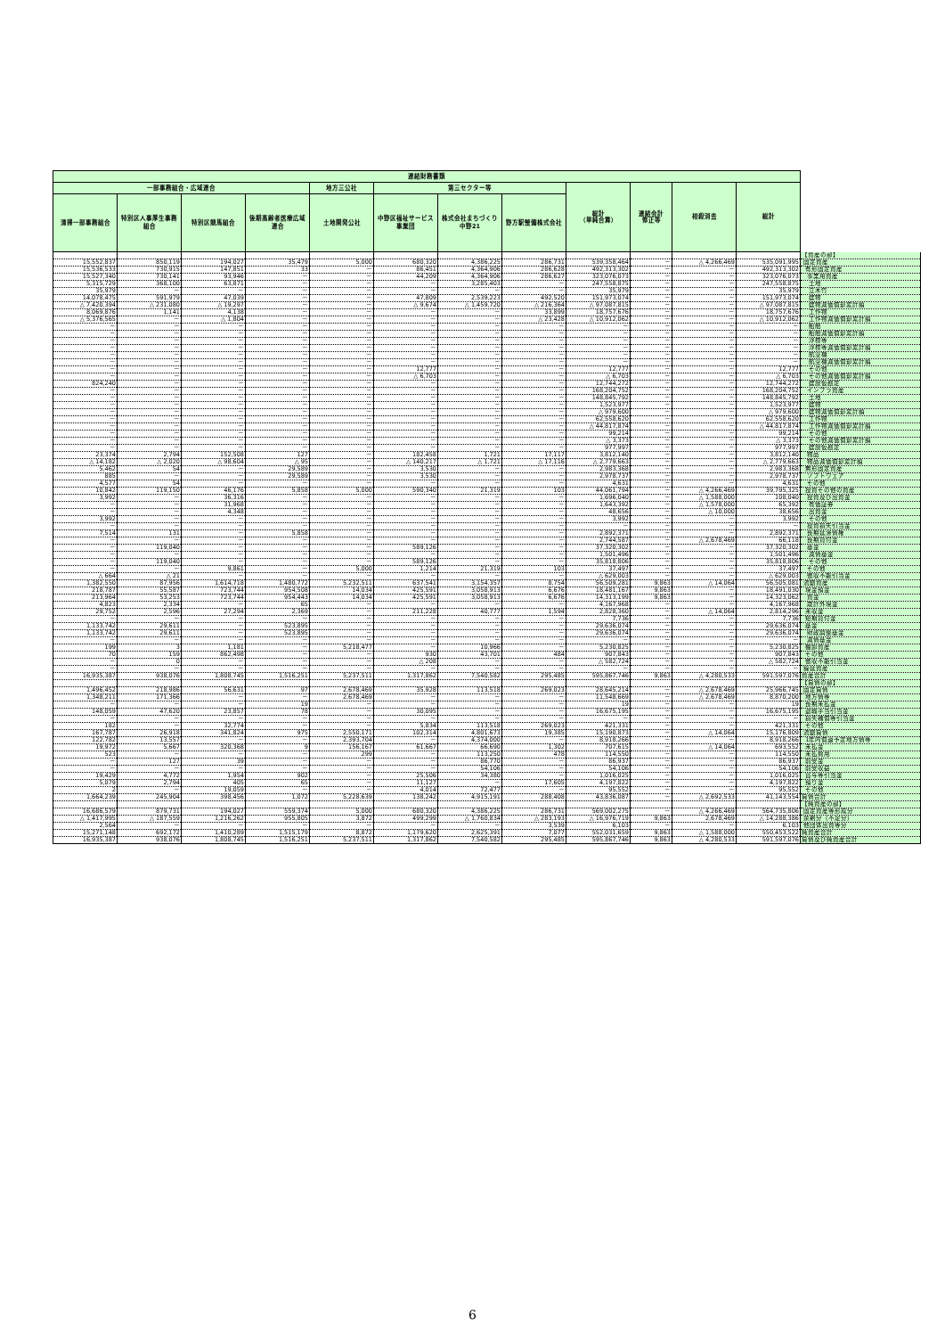| 連結財務書類 | | | | | | | | | | | | |
| --- | --- | --- | --- | --- | --- | --- | --- | --- | --- | --- | --- | --- |
| 一部事務組合・広域連合 | | | | 地方三公社 | 第三セクター等 | | | 総計 （単純合算） | 連結会計 修正等 | 相殺消去 | 総計 | |
| 清掃一部事務組合 | 特別区人事厚生事務組合 | 特別区競馬組合 | 後期高齢者医療広域連合 | 土地開発公社 | 中野区福祉サービス事業団 | 株式会社まちづくり中野21 | 野方駅整備株式会社 | | | | | |
| | | | | | | | | | | | | 【資産の部】 |
| 15,552,837 | 850,119 | 194,027 | 35,479 | 5,000 | 680,320 | 4,386,225 | 286,731 | 539,358,464 | － | △ 4,266,469 | 535,091,995 | 固定資産 |
| 15,536,533 | 730,915 | 147,851 | 33 | － | 86,451 | 4,364,906 | 286,628 | 492,313,302 | － | － | 492,313,302 | 有形固定資産 |
| 15,527,340 | 730,141 | 93,946 | － | － | 44,209 | 4,364,906 | 286,627 | 323,076,073 | － | － | 323,076,073 | 事業用資産 |
| 5,315,729 | 368,100 | 63,871 | － | － | － | 3,285,403 | － | 247,558,875 | － | － | 247,558,875 | 土地 |
| 35,979 | － | － | － | － | － | － | － | 35,979 | － | － | 35,979 | 立木竹 |
| 14,078,475 | 591,979 | 47,039 | － | － | 47,809 | 2,539,223 | 492,520 | 151,973,074 | － | － | 151,973,074 | 建物 |
| △ 7,420,394 | △ 231,080 | △ 19,297 | － | － | △ 9,674 | △ 1,459,720 | △ 216,364 | △ 97,087,815 | － | － | △ 97,087,815 | 建物減価償却累計額 |
| 8,069,876 | 1,141 | 4,138 | － | － | － | － | 33,899 | 18,757,676 | － | － | 18,757,676 | 工作物 |
| △ 5,376,565 | － | △ 1,804 | － | － | － | － | △ 23,428 | △ 10,912,062 | － | － | △ 10,912,062 | 工作物減価償却累計額 |
| － | － | － | － | － | － | － | － | － | － | － | － | 船舶 |
| － | － | － | － | － | － | － | － | － | － | － | － | 船舶減価償却累計額 |
| － | － | － | － | － | － | － | － | － | － | － | － | 浮標等 |
| － | － | － | － | － | － | － | － | － | － | － | － | 浮標等減価償却累計額 |
| － | － | － | － | － | － | － | － | － | － | － | － | 航空機 |
| － | － | － | － | － | － | － | － | － | － | － | － | 航空機減価償却累計額 |
| － | － | － | － | － | 12,777 | － | － | 12,777 | － | － | 12,777 | その他 |
| － | － | － | － | － | △ 6,703 | － | － | △ 6,703 | － | － | △ 6,703 | その他減価償却累計額 |
| 824,240 | － | － | － | － | － | － | － | 12,744,272 | － | － | 12,744,272 | 建設仮勘定 |
| － | － | － | － | － | － | － | － | 168,204,752 | － | － | 168,204,752 | インフラ資産 |
| － | － | － | － | － | － | － | － | 148,845,792 | － | － | 148,845,792 | 土地 |
| － | － | － | － | － | － | － | － | 1,523,977 | － | － | 1,523,977 | 建物 |
| － | － | － | － | － | － | － | － | △ 979,600 | － | － | △ 979,600 | 建物減価償却累計額 |
| － | － | － | － | － | － | － | － | 62,558,620 | － | － | 62,558,620 | 工作物 |
| － | － | － | － | － | － | － | － | △ 44,817,874 | － | － | △ 44,817,874 | 工作物減価償却累計額 |
| － | － | － | － | － | － | － | － | 99,214 | － | － | 99,214 | その他 |
| － | － | － | － | － | － | － | － | △ 3,373 | － | － | △ 3,373 | その他減価償却累計額 |
| － | － | － | － | － | － | － | － | 977,997 | － | － | 977,997 | 建設仮勘定 |
| 23,374 | 2,794 | 152,508 | 127 | － | 182,458 | 1,721 | 17,117 | 3,812,140 | － | － | 3,812,140 | 物品 |
| △ 14,182 | △ 2,020 | △ 98,604 | △ 95 | － | △ 140,217 | △ 1,721 | △ 17,116 | △ 2,779,663 | － | － | △ 2,779,663 | 物品減価償却累計額 |
| 5,462 | 54 | － | 29,589 | － | 3,530 | － | － | 2,983,368 | － | － | 2,983,368 | 無形固定資産 |
| 885 | － | － | 29,589 | － | 3,530 | － | － | 2,978,737 | － | － | 2,978,737 | ソフトウェア |
| 4,577 | 54 | － | － | － | － | － | － | 4,631 | － | － | 4,631 | その他 |
| 10,842 | 119,150 | 46,176 | 5,858 | 5,000 | 590,340 | 21,319 | 103 | 44,061,794 | － | △ 4,266,469 | 39,795,325 | 投資その他の資産 |
| 3,992 | － | 36,316 | － | － | － | － | － | 1,696,040 | － | △ 1,588,000 | 108,040 | 投資及び出資金 |
| － | － | 31,968 | － | － | － | － | － | 1,643,392 | － | △ 1,578,000 | 65,392 | 有価証券 |
| － | － | 4,348 | － | － | － | － | － | 48,656 | － | △ 10,000 | 38,656 | 出資金 |
| 3,992 | － | － | － | － | － | － | － | 3,992 | － | － | 3,992 | その他 |
| － | － | － | － | － | － | － | － | － | － | － | － | 投資損失引当金 |
| 7,514 | 131 | － | 5,858 | － | － | － | － | 2,892,371 | － | － | 2,892,371 | 長期延滞債権 |
| － | － | － | － | － | － | － | － | 2,744,587 | － | △ 2,678,469 | 66,118 | 長期貸付金 |
| － | 119,040 | － | － | － | 589,126 | － | － | 37,320,302 | － | － | 37,320,302 | 基金 |
| － | － | － | － | － | － | － | － | 1,501,496 | － | － | 1,501,496 | 減債基金 |
| － | 119,040 | － | － | － | 589,126 | － | － | 35,818,806 | － | － | 35,818,806 | その他 |
| － | － | 9,861 | － | 5,000 | 1,214 | 21,319 | 103 | 37,497 | － | － | 37,497 | その他 |
| △ 664 | △ 21 | － | － | － | － | － | － | △ 629,003 | － | － | △ 629,003 | 徴収不能引当金 |
| 1,382,550 | 87,956 | 1,614,718 | 1,480,772 | 5,232,511 | 637,541 | 3,154,357 | 8,754 | 56,509,281 | 9,863 | △ 14,064 | 56,505,081 | 流動資産 |
| 218,787 | 55,587 | 723,744 | 954,508 | 14,034 | 425,591 | 3,058,913 | 6,676 | 18,481,167 | 9,863 | － | 18,491,030 | 現金預金 |
| 213,964 | 53,253 | 723,744 | 954,443 | 14,034 | 425,591 | 3,058,913 | 6,676 | 14,313,199 | 9,863 | － | 14,323,062 | 資金 |
| 4,823 | 2,334 | － | 65 | － | － | － | － | 4,167,968 | － | － | 4,167,968 | 歳計外現金 |
| 29,752 | 2,596 | 27,294 | 2,369 | － | 211,228 | 40,777 | 1,594 | 2,828,360 | － | △ 14,064 | 2,814,296 | 未収金 |
| － | － | － | － | － | － | － | － | 7,736 | － | － | 7,736 | 短期貸付金 |
| 1,133,742 | 29,611 | － | 523,895 | － | － | － | － | 29,636,074 | － | － | 29,636,074 | 基金 |
| 1,133,742 | 29,611 | － | 523,895 | － | － | － | － | 29,636,074 | － | － | 29,636,074 | 財政調整基金 |
| － | － | － | － | － | － | － | － | － | － | － | － | 減債基金 |
| 199 | 3 | 1,181 | － | 5,218,477 | － | 10,966 | － | 5,230,825 | － | － | 5,230,825 | 棚卸資産 |
| 70 | 159 | 862,498 | － | － | 930 | 43,701 | 484 | 907,843 | － | － | 907,843 | その他 |
| － | 0 | － | － | － | △ 208 | － | － | △ 582,724 | － | － | △ 582,724 | 徴収不能引当金 |
| － | － | － | － | － | － | － | － | － | － | － | － | 繰延資産 |
| 16,935,387 | 938,076 | 1,808,745 | 1,516,251 | 5,237,511 | 1,317,862 | 7,540,582 | 295,485 | 595,867,746 | 9,863 | △ 4,280,533 | 591,597,076 | 資産合計 |
| | | | | | | | | | | | | 【負債の部】 |
| 1,496,452 | 218,986 | 56,631 | 97 | 2,678,469 | 35,928 | 113,518 | 269,023 | 28,645,214 | － | △ 2,678,469 | 25,966,745 | 固定負債 |
| 1,348,211 | 171,366 | － | － | 2,678,469 | － | － | － | 11,548,669 | － | △ 2,678,469 | 8,870,200 | 地方債等 |
| － | － | － | 19 | － | － | － | － | 19 | － | － | 19 | 長期未払金 |
| 148,059 | 47,620 | 23,857 | 78 | － | 30,095 | － | － | 16,675,195 | － | － | 16,675,195 | 退職手当引当金 |
| － | － | － | － | － | － | － | － | － | － | － | － | 損失補償等引当金 |
| 182 | － | 32,774 | － | － | 5,834 | 113,518 | 269,023 | 421,331 | － | － | 421,331 | その他 |
| 167,787 | 26,918 | 341,824 | 975 | 2,550,171 | 102,314 | 4,801,673 | 19,385 | 15,190,873 | － | △ 14,064 | 15,176,809 | 流動負債 |
| 122,782 | 13,557 | － | － | 2,393,704 | － | 4,374,000 | － | 8,918,266 | － | － | 8,918,266 | 1年内償還予定地方債等 |
| 19,972 | 5,667 | 320,368 | 9 | 156,167 | 61,667 | 66,690 | 1,302 | 707,615 | － | △ 14,064 | 693,552 | 未払金 |
| 523 | － | － | － | 299 | － | 113,250 | 478 | 114,550 | － | － | 114,550 | 未払費用 |
| － | 127 | 39 | － | － | － | 86,770 | － | 86,937 | － | － | 86,937 | 前受金 |
| － | － | － | － | － | － | 54,106 | － | 54,106 | － | － | 54,106 | 前受収益 |
| 19,429 | 4,772 | 1,954 | 902 | － | 25,506 | 34,380 | － | 1,016,025 | － | － | 1,016,025 | 賞与等引当金 |
| 5,079 | 2,794 | 405 | 65 | － | 11,127 | － | 17,605 | 4,197,822 | － | － | 4,197,822 | 預り金 |
| 2 | － | 19,059 | － | － | 4,014 | 72,477 | － | 95,552 | － | － | 95,552 | その他 |
| 1,664,239 | 245,904 | 398,456 | 1,072 | 5,228,639 | 138,242 | 4,915,191 | 288,408 | 43,836,087 | － | △ 2,692,533 | 41,143,554 | 負債合計 |
| | | | | | | | | | | | | 【純資産の部】 |
| 16,686,579 | 879,731 | 194,027 | 559,374 | 5,000 | 680,320 | 4,386,225 | 286,731 | 569,002,275 | － | △ 4,266,469 | 564,735,806 | 固定資産等形成分 |
| △ 1,417,995 | △ 187,559 | 1,216,262 | 955,805 | 3,872 | 499,299 | △ 1,760,834 | △ 283,193 | △ 16,976,719 | 9,863 | 2,678,469 | △ 14,288,386 | 余剰分（不足分） |
| 2,564 | － | － | － | － | － | － | 3,539 | 6,103 | － | － | 6,103 | 他団体出資等分 |
| 15,271,148 | 692,172 | 1,410,289 | 1,515,179 | 8,872 | 1,179,620 | 2,625,391 | 7,077 | 552,031,659 | 9,863 | △ 1,588,000 | 550,453,522 | 純資産合計 |
| 16,935,387 | 938,076 | 1,808,745 | 1,516,251 | 5,237,511 | 1,317,862 | 7,540,582 | 295,485 | 595,867,746 | 9,863 | △ 4,280,533 | 591,597,076 | 負債及び純資産合計 |
6